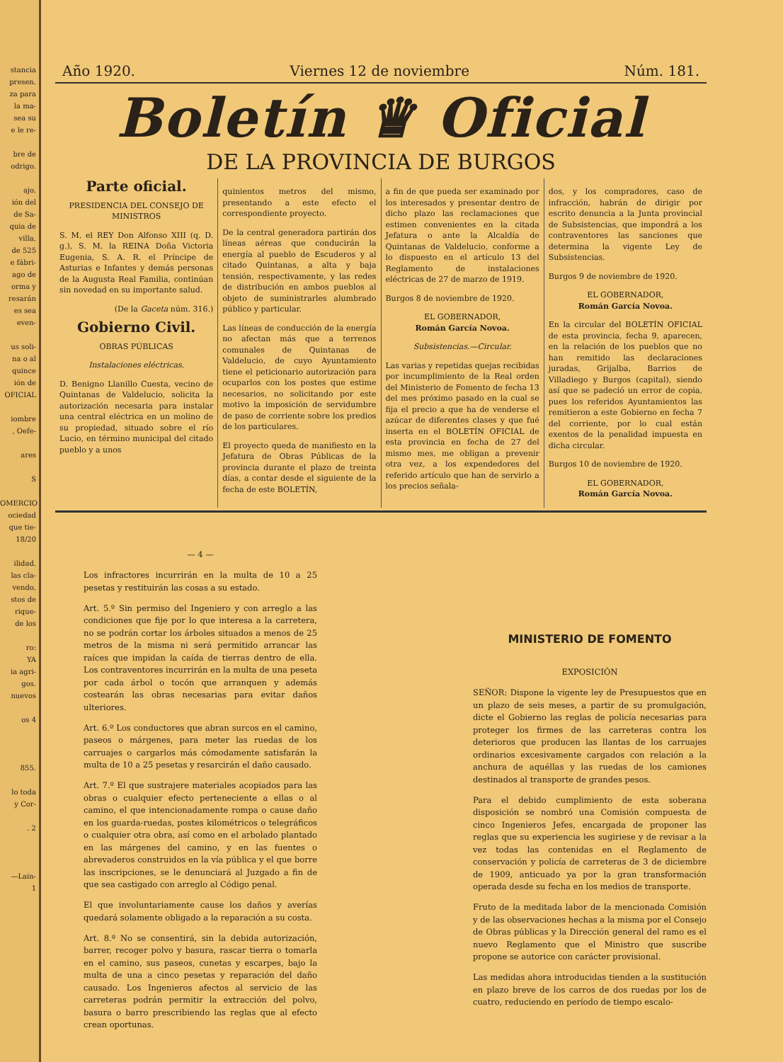stancia
presen.
za para
la ma-
sea su
e le re-
bre de
odrigo.
ajo.
ión del
de Sa-
quia de
villa,
de 525
e fábri-
ago de
orma y
resarán
es sea
even-
us soli-
na o al
quince
ión de
OFICIAL
iombre
, Oefe-
ares
S
OMERCIO
ociedad
que tie-
18/20
ilidad,
las cla-
vendo,
stos de
rique-
de los
ro:
YA
ia agri-
gos.
nuevos
os 4
855.
lo toda
y Cor-
. 2
—Lain-
1
Año 1920. Viernes 12 de noviembre Núm. 181.
Boletín ♛ Oficial
DE LA PROVINCIA DE BURGOS
Parte oficial.
PRESIDENCIA DEL CONSEJO DE MINISTROS
S. M. el REY Don Alfonso XIII (q. D. g.), S. M. la REINA Doña Victoria Eugenia, S. A. R. el Príncipe de Asturias e Infantes y demás personas de la Augusta Real Familia, continúan sin novedad en su importante salud.
(De la Gaceta núm. 316.)
Gobierno Civil.
OBRAS PÚBLICAS
Instalaciones eléctricas.
D. Benigno Llanillo Cuesta, vecino de Quintanas de Valdelucio, solicita la autorización necesaria para instalar una central eléctrica en un molino de su propiedad, situado sobre el río Lucio, en término municipal del citado pueblo y a unos
quinientos metros del mismo, presentando a este efecto el correspondiente proyecto.
De la central generadora partirán dos líneas aéreas que conducirán la energía al pueblo de Escuderos y al citado Quintanas, a alta y baja tensión, respectivamente, y las redes de distribución en ambos pueblos al objeto de suministrarles alumbrado público y particular.
Las líneas de conducción de la energía no afectan más que a terrenos comunales de Quintanas de Valdelucio, de cuyo Ayuntamiento tiene el peticionario autorización para ocuparlos con los postes que estime necesarios, no solicitando por este motivo la imposición de servidumbre de paso de corriente sobre los predios de los particulares.
El proyecto queda de manifiesto en la Jefatura de Obras Públicas de la provincia durante el plazo de treinta días, a contar desde el siguiente de la fecha de este BOLETÍN,
a fin de que pueda ser examinado por los interesados y presentar dentro de dicho plazo las reclamaciones que estimen convenientes en la citada Jefatura o ante la Alcaldía de Quintanas de Valdelucio, conforme a lo dispuesto en el artículo 13 del Reglamento de instalaciones eléctricas de 27 de marzo de 1919.
Burgos 8 de noviembre de 1920.
EL GOBERNADOR,
Román García Novoa.
Subsistencias.—Circular.
Las varias y repetidas quejas recibidas por incumplimiento de la Real orden del Ministerio de Fomento de fecha 13 del mes próximo pasado en la cual se fija el precio a que ha de venderse el azúcar de diferentes clases y que fué inserta en el BOLETÍN OFICIAL de esta provincia en fecha de 27 del mismo mes, me obligan a prevenir otra vez, a los expendedores del referido artículo que han de servirlo a los precios señala-
dos, y los compradores, caso de infracción, habrán de dirigir por escrito denuncia a la Junta provincial de Subsistencias, que impondrá a los contraventores las sanciones que determina la vigente Ley de Subsistencias.
Burgos 9 de noviembre de 1920.
EL GOBERNADOR,
Román García Novoa.
En la circular del BOLETÍN OFICIAL de esta provincia, fecha 9, aparecen, en la relación de los pueblos que no han remitido las declaraciones juradas, Grijalba, Barrios de Villadiego y Burgos (capital), siendo así que se padeció un error de copia, pues los referidos Ayuntamientos las remitieron a este Gobierno en fecha 7 del corriente, por lo cual están exentos de la penalidad impuesta en dicha circular.
Burgos 10 de noviembre de 1920.
EL GOBERNADOR,
Román García Novoa.
— 4 —
Los infractores incurrirán en la multa de 10 a 25 pesetas y restituirán las cosas a su estado.
Art. 5.º Sin permiso del Ingeniero y con arreglo a las condiciones que fije por lo que interesa a la carretera, no se podrán cortar los árboles situados a menos de 25 metros de la misma ni será permitido arrancar las raíces que impidan la caída de tierras dentro de ella. Los contraventores incurrirán en la multa de una peseta por cada árbol o tocón que arranquen y además costearán las obras necesarias para evitar daños ulteriores.
Art. 6.º Los conductores que abran surcos en el camino, paseos o márgenes, para meter las ruedas de los carruajes o cargarlos más cómodamente satisfarán la multa de 10 a 25 pesetas y resarcirán el daño causado.
Art. 7.º El que sustrajere materiales acopiados para las obras o cualquier efecto perteneciente a ellas o al camino, el que intencionadamente rompa o cause daño en los guarda-ruedas, postes kilométricos o telegráficos o cualquier otra obra, así como en el arbolado plantado en las márgenes del camino, y en las fuentes o abrevaderos construidos en la vía pública y el que borre las inscripciones, se le denunciará al Juzgado a fin de que sea castigado con arreglo al Código penal.
El que involuntariamente cause los daños y averías quedará solamente obligado a la reparación a su costa.
Art. 8.º No se consentirá, sin la debida autorización, barrer, recoger polvo y basura, rascar tierra o tomarla en el camino, sus paseos, cunetas y escarpes, bajo la multa de una a cinco pesetas y reparación del daño causado. Los Ingenieros afectos al servicio de las carreteras podrán permitir la extracción del polvo, basura o barro prescribiendo las reglas que al efecto crean oportunas.
MINISTERIO DE FOMENTO
EXPOSICIÓN
SEÑOR: Dispone la vigente ley de Presupuestos que en un plazo de seis meses, a partir de su promulgación, dicte el Gobierno las reglas de policía necesarias para proteger los firmes de las carreteras contra los deterioros que producen las llantas de los carruajes ordinarios excesivamente cargados con relación a la anchura de aquéllas y las ruedas de los camiones destinados al transporte de grandes pesos.
Para el debido cumplimiento de esta soberana disposición se nombró una Comisión compuesta de cinco Ingenieros Jefes, encargada de proponer las reglas que su experiencia les sugiriese y de revisar a la vez todas las contenidas en el Reglamento de conservación y policía de carreteras de 3 de diciembre de 1909, anticuado ya por la gran transformación operada desde su fecha en los medios de transporte.
Fruto de la meditada labor de la mencionada Comisión y de las observaciones hechas a la misma por el Consejo de Obras públicas y la Dirección general del ramo es el nuevo Reglamento que el Ministro que suscribe propone se autorice con carácter provisional.
Las medidas ahora introducidas tienden a la sustitución en plazo breve de los carros de dos ruedas por los de cuatro, reduciendo en período de tiempo escalo-